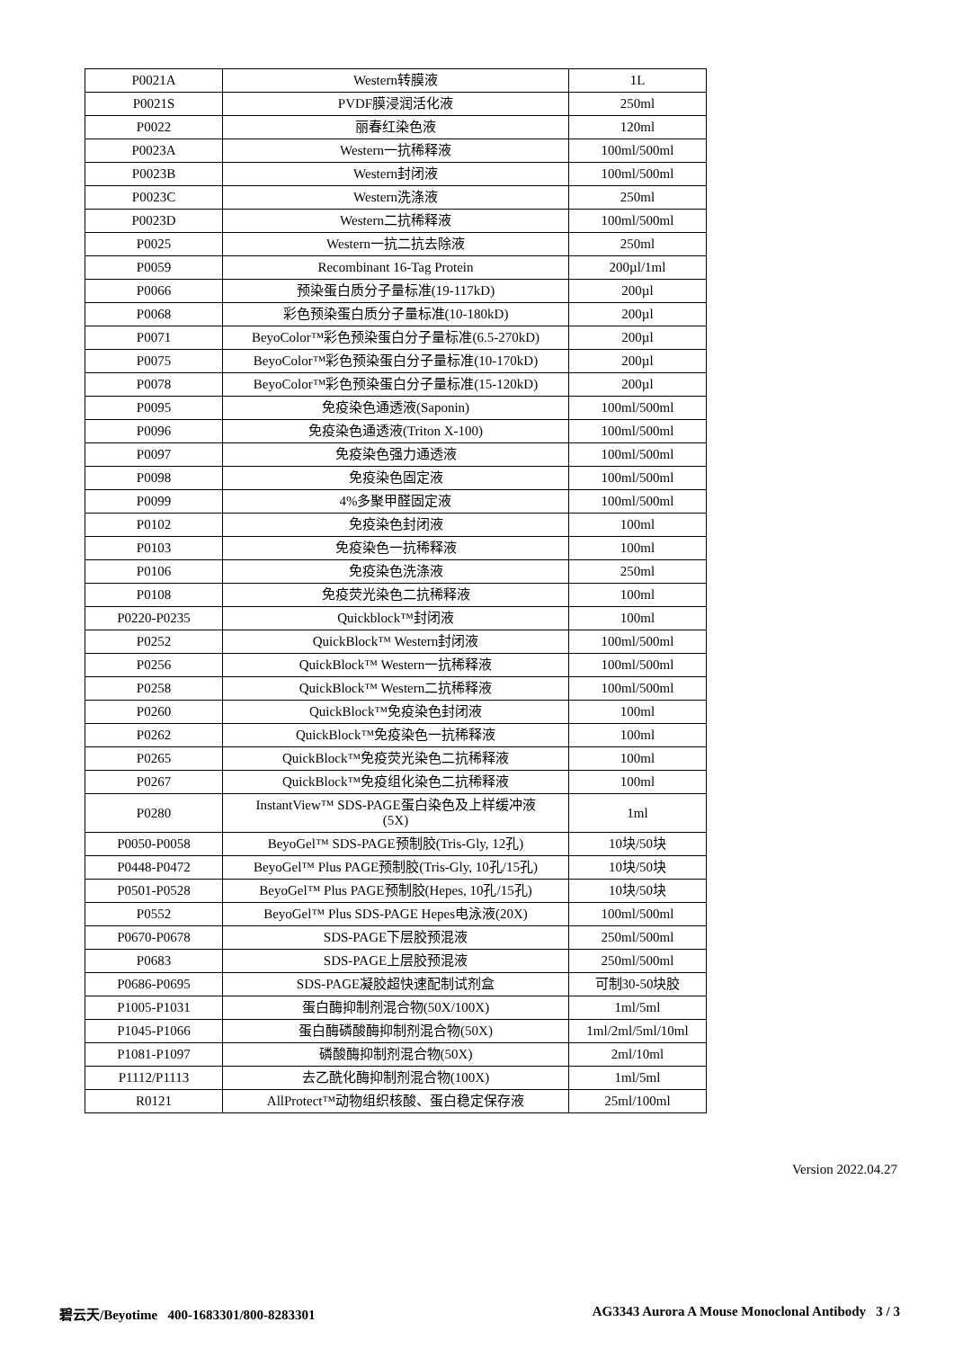| P0021A | Western转膜液 | 1L |
| P0021S | PVDF膜浸润活化液 | 250ml |
| P0022 | 丽春红染色液 | 120ml |
| P0023A | Western一抗稀释液 | 100ml/500ml |
| P0023B | Western封闭液 | 100ml/500ml |
| P0023C | Western洗涤液 | 250ml |
| P0023D | Western二抗稀释液 | 100ml/500ml |
| P0025 | Western一抗二抗去除液 | 250ml |
| P0059 | Recombinant 16-Tag Protein | 200µl/1ml |
| P0066 | 预染蛋白质分子量标准(19-117kD) | 200µl |
| P0068 | 彩色预染蛋白质分子量标准(10-180kD) | 200µl |
| P0071 | BeyoColor™彩色预染蛋白分子量标准(6.5-270kD) | 200µl |
| P0075 | BeyoColor™彩色预染蛋白分子量标准(10-170kD) | 200µl |
| P0078 | BeyoColor™彩色预染蛋白分子量标准(15-120kD) | 200µl |
| P0095 | 免疫染色通透液(Saponin) | 100ml/500ml |
| P0096 | 免疫染色通透液(Triton X-100) | 100ml/500ml |
| P0097 | 免疫染色强力通透液 | 100ml/500ml |
| P0098 | 免疫染色固定液 | 100ml/500ml |
| P0099 | 4%多聚甲醛固定液 | 100ml/500ml |
| P0102 | 免疫染色封闭液 | 100ml |
| P0103 | 免疫染色一抗稀释液 | 100ml |
| P0106 | 免疫染色洗涤液 | 250ml |
| P0108 | 免疫荧光染色二抗稀释液 | 100ml |
| P0220-P0235 | Quickblock™封闭液 | 100ml |
| P0252 | QuickBlock™ Western封闭液 | 100ml/500ml |
| P0256 | QuickBlock™ Western一抗稀释液 | 100ml/500ml |
| P0258 | QuickBlock™ Western二抗稀释液 | 100ml/500ml |
| P0260 | QuickBlock™免疫染色封闭液 | 100ml |
| P0262 | QuickBlock™免疫染色一抗稀释液 | 100ml |
| P0265 | QuickBlock™免疫荧光染色二抗稀释液 | 100ml |
| P0267 | QuickBlock™免疫组化染色二抗稀释液 | 100ml |
| P0280 | InstantView™ SDS-PAGE蛋白染色及上样缓冲液 (5X) | 1ml |
| P0050-P0058 | BeyoGel™ SDS-PAGE预制胶(Tris-Gly, 12孔) | 10块/50块 |
| P0448-P0472 | BeyoGel™ Plus PAGE预制胶(Tris-Gly, 10孔/15孔) | 10块/50块 |
| P0501-P0528 | BeyoGel™ Plus PAGE预制胶(Hepes, 10孔/15孔) | 10块/50块 |
| P0552 | BeyoGel™ Plus SDS-PAGE Hepes电泳液(20X) | 100ml/500ml |
| P0670-P0678 | SDS-PAGE下层胶预混液 | 250ml/500ml |
| P0683 | SDS-PAGE上层胶预混液 | 250ml/500ml |
| P0686-P0695 | SDS-PAGE凝胶超快速配制试剂盒 | 可制30-50块胶 |
| P1005-P1031 | 蛋白酶抑制剂混合物(50X/100X) | 1ml/5ml |
| P1045-P1066 | 蛋白酶磷酸酶抑制剂混合物(50X) | 1ml/2ml/5ml/10ml |
| P1081-P1097 | 磷酸酶抑制剂混合物(50X) | 2ml/10ml |
| P1112/P1113 | 去乙酰化酶抑制剂混合物(100X) | 1ml/5ml |
| R0121 | AllProtect™动物组织核酸、蛋白稳定保存液 | 25ml/100ml |
Version 2022.04.27
碧云天/Beyotime 400-1683301/800-8283301 AG3343 Aurora A Mouse Monoclonal Antibody 3 / 3